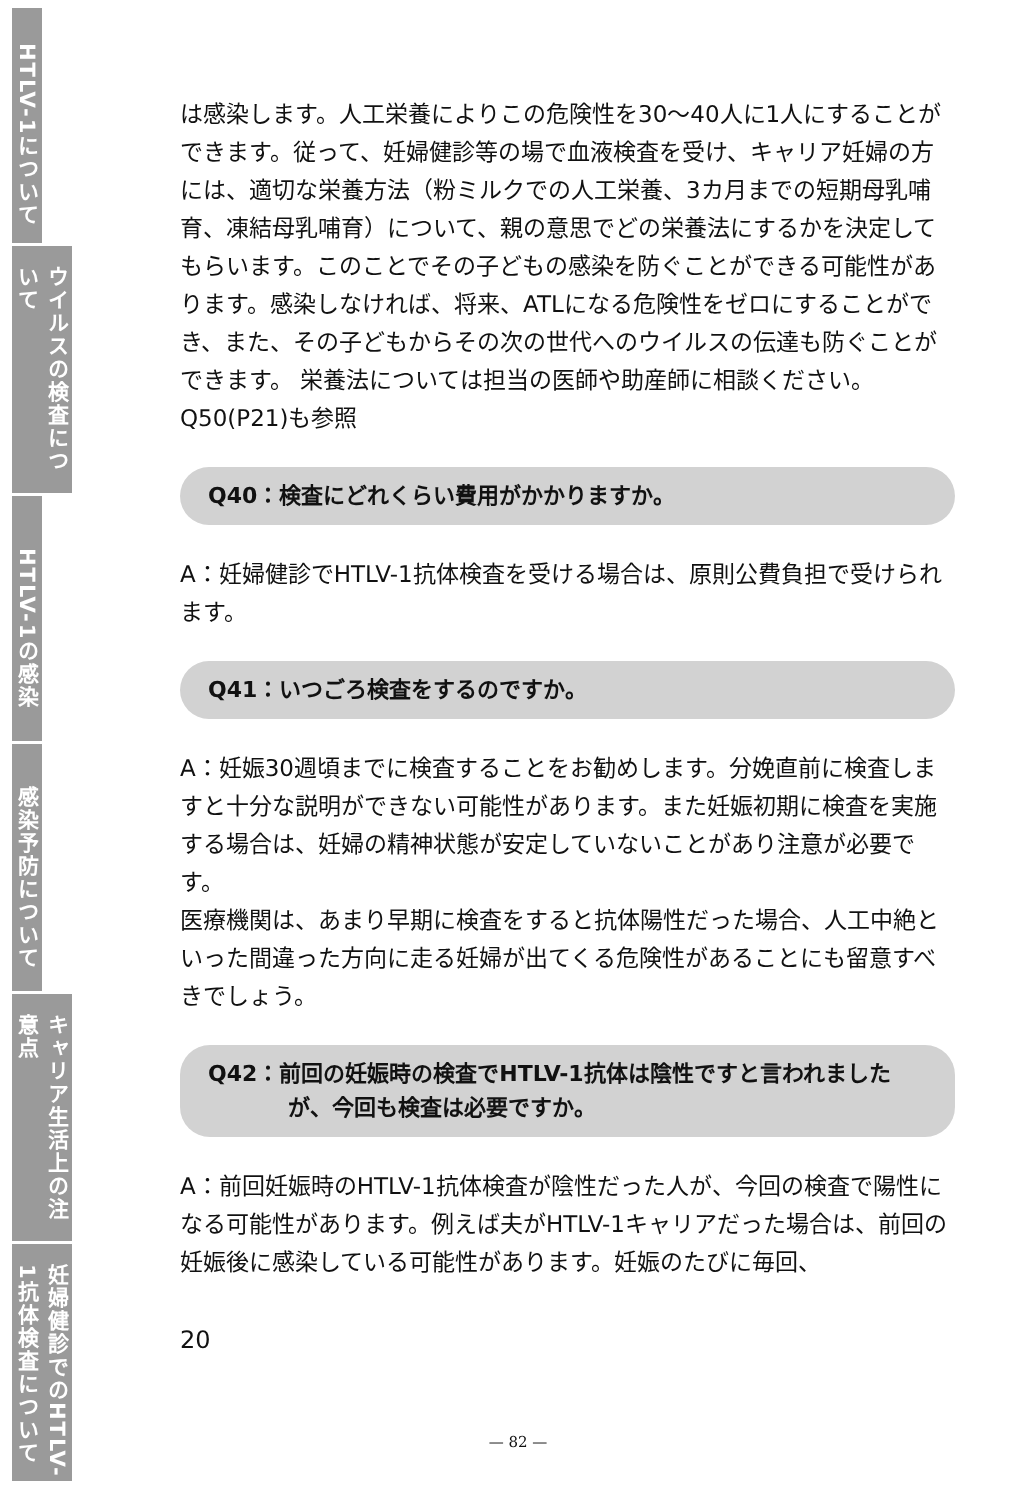HTLV-1について
ウイルスの検査について
HTLV-1の感染
感染予防について
キャリア生活上の注意点
妊婦健診でのHTLV-1抗体検査について
は感染します。人工栄養によりこの危険性を30～40人に1人にすることができます。従って、妊婦健診等の場で血液検査を受け、キャリア妊婦の方には、適切な栄養方法（粉ミルクでの人工栄養、3カ月までの短期母乳哺育、凍結母乳哺育）について、親の意思でどの栄養法にするかを決定してもらいます。このことでその子どもの感染を防ぐことができる可能性があります。感染しなければ、将来、ATLになる危険性をゼロにすることができ、また、その子どもからその次の世代へのウイルスの伝達も防ぐことができます。 栄養法については担当の医師や助産師に相談ください。
Q50(P21)も参照
Q40：検査にどれくらい費用がかかりますか。
A：妊婦健診でHTLV-1抗体検査を受ける場合は、原則公費負担で受けられます。
Q41：いつごろ検査をするのですか。
A：妊娠30週頃までに検査することをお勧めします。分娩直前に検査しますと十分な説明ができない可能性があります。また妊娠初期に検査を実施する場合は、妊婦の精神状態が安定していないことがあり注意が必要です。
医療機関は、あまり早期に検査をすると抗体陽性だった場合、人工中絶といった間違った方向に走る妊婦が出てくる危険性があることにも留意すべきでしょう。
Q42：前回の妊娠時の検査でHTLV-1抗体は陰性ですと言われました
が、今回も検査は必要ですか。
A：前回妊娠時のHTLV-1抗体検査が陰性だった人が、今回の検査で陽性になる可能性があります。例えば夫がHTLV-1キャリアだった場合は、前回の妊娠後に感染している可能性があります。妊娠のたびに毎回、
20
— 82 —